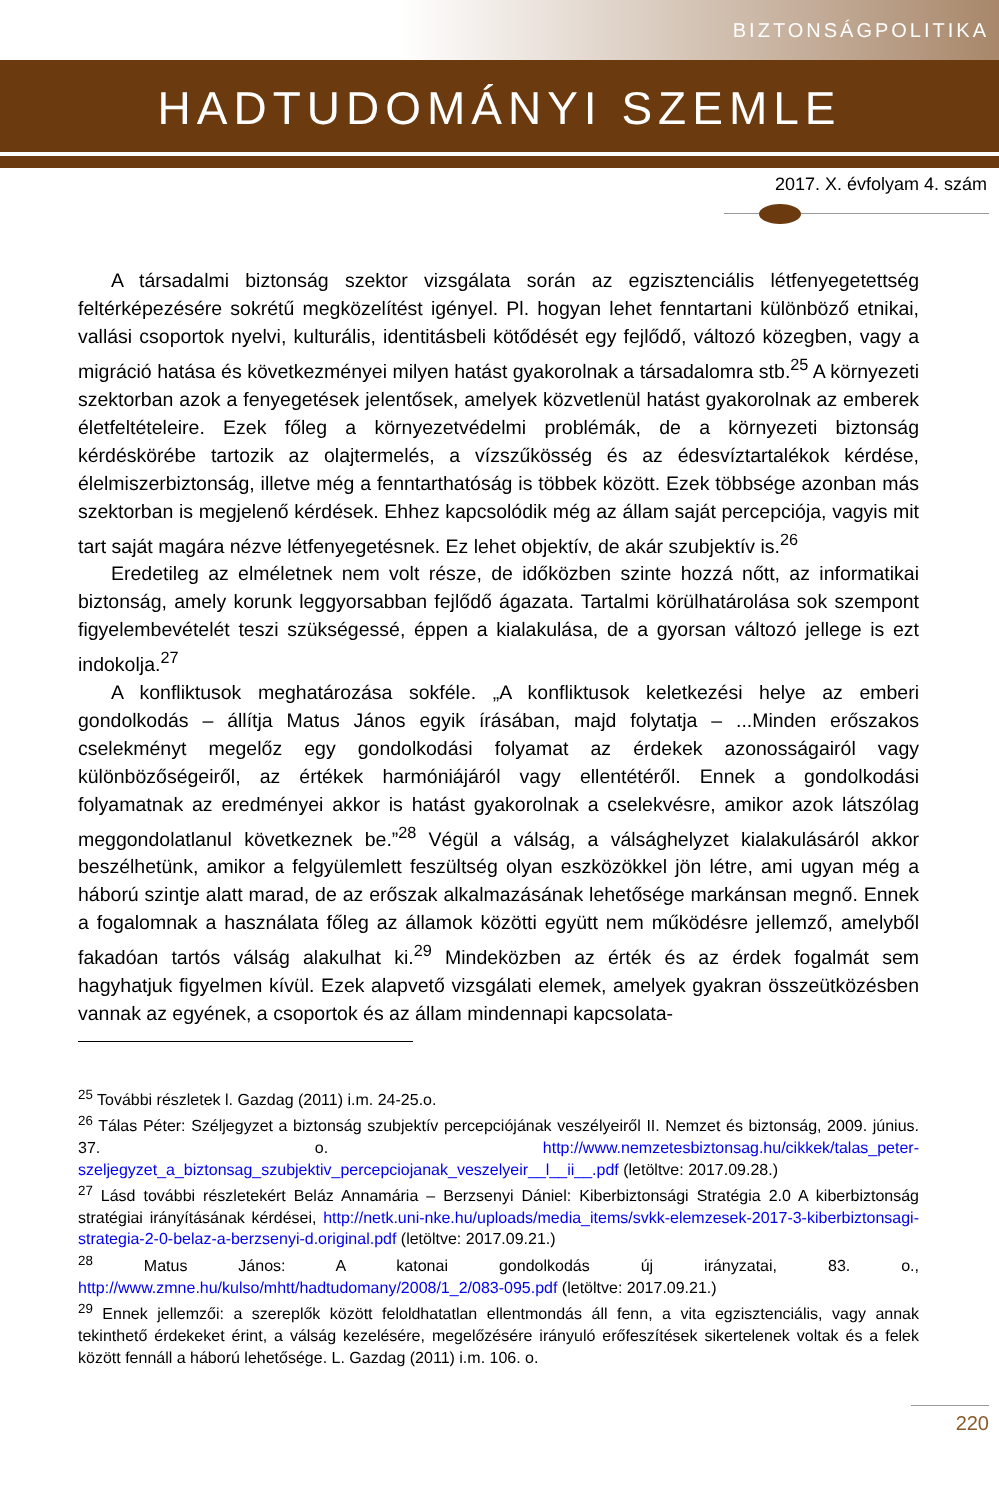BIZTONSÁGPOLITIKA
HADTUDOMÁNYI SZEMLE
2017. X. évfolyam 4. szám
A társadalmi biztonság szektor vizsgálata során az egzisztenciális létfenyegetettség feltérképezésére sokrétű megközelítést igényel. Pl. hogyan lehet fenntartani különböző etnikai, vallási csoportok nyelvi, kulturális, identitásbeli kötődését egy fejlődő, változó közegben, vagy a migráció hatása és következményei milyen hatást gyakorolnak a társadalomra stb.<sup>25</sup> A környezeti szektorban azok a fenyegetések jelentősek, amelyek közvetlenül hatást gyakorolnak az emberek életfeltételeire. Ezek főleg a környezetvédelmi problémák, de a környezeti biztonság kérdéskörébe tartozik az olajtermelés, a vízszűkösség és az édesvíztartalékok kérdése, élelmiszerbiztonság, illetve még a fenntarthatóság is többek között. Ezek többsége azonban más szektorban is megjelenő kérdések. Ehhez kapcsolódik még az állam saját percepciója, vagyis mit tart saját magára nézve létfenyegetésnek. Ez lehet objektív, de akár szubjektív is.<sup>26</sup>
Eredetileg az elméletnek nem volt része, de időközben szinte hozzá nőtt, az informatikai biztonság, amely korunk leggyorsabban fejlődő ágazata. Tartalmi körülhatárolása sok szempont figyelembevételét teszi szükségessé, éppen a kialakulása, de a gyorsan változó jellege is ezt indokolja.<sup>27</sup>
A konfliktusok meghatározása sokféle. „A konfliktusok keletkezési helye az emberi gondolkodás – állítja Matus János egyik írásában, majd folytatja – ...Minden erőszakos cselekményt megelőz egy gondolkodási folyamat az érdekek azonosságairól vagy különbözőségeiről, az értékek harmóniájáról vagy ellentétéről. Ennek a gondolkodási folyamatnak az eredményei akkor is hatást gyakorolnak a cselekvésre, amikor azok látszólag meggondolatlanul következnek be.”<sup>28</sup> Végül a válság, a válsághelyzet kialakulásáról akkor beszélhetünk, amikor a felgyülemlett feszültség olyan eszközökkel jön létre, ami ugyan még a háború szintje alatt marad, de az erőszak alkalmazásának lehetősége markánsan megnő. Ennek a fogalomnak a használata főleg az államok közötti együtt nem működésre jellemző, amelyből fakadóan tartós válság alakulhat ki.<sup>29</sup> Mindeközben az érték és az érdek fogalmát sem hagyhatjuk figyelmen kívül. Ezek alapvető vizsgálati elemek, amelyek gyakran összeütközésben vannak az egyének, a csoportok és az állam mindennapi kapcsolata-
<sup>25</sup> További részletek l. Gazdag (2011) i.m. 24-25.o.
<sup>26</sup> Tálas Péter: Széljegyzet a biztonság szubjektív percepciójának veszélyeiről II. Nemzet és biztonság, 2009. június. 37. o. http://www.nemzetesbiztonsag.hu/cikkek/talas_peter-szeljegyzet_a_biztonsag_szubjektiv_percepciojanak_veszelyeir__l__ii__.pdf (letöltve: 2017.09.28.)
<sup>27</sup> Lásd további részletekért Beláz Annamária – Berzsenyi Dániel: Kiberbiztonsági Stratégia 2.0 A kiberbiztonság stratégiai irányításának kérdései, http://netk.uni-nke.hu/uploads/media_items/svkk-elemzesek-2017-3-kiberbiztonsagi-strategia-2-0-belaz-a-berzsenyi-d.original.pdf (letöltve: 2017.09.21.)
<sup>28</sup> Matus János: A katonai gondolkodás új irányzatai, 83. o., http://www.zmne.hu/kulso/mhtt/hadtudomany/2008/1_2/083-095.pdf (letöltve: 2017.09.21.)
<sup>29</sup> Ennek jellemzői: a szereplők között feloldhatatlan ellentmondás áll fenn, a vita egzisztenciális, vagy annak tekinthető érdekeket érint, a válság kezelésére, megelőzésére irányuló erőfeszítések sikertelenek voltak és a felek között fennáll a háború lehetősége. L. Gazdag (2011) i.m. 106. o.
220